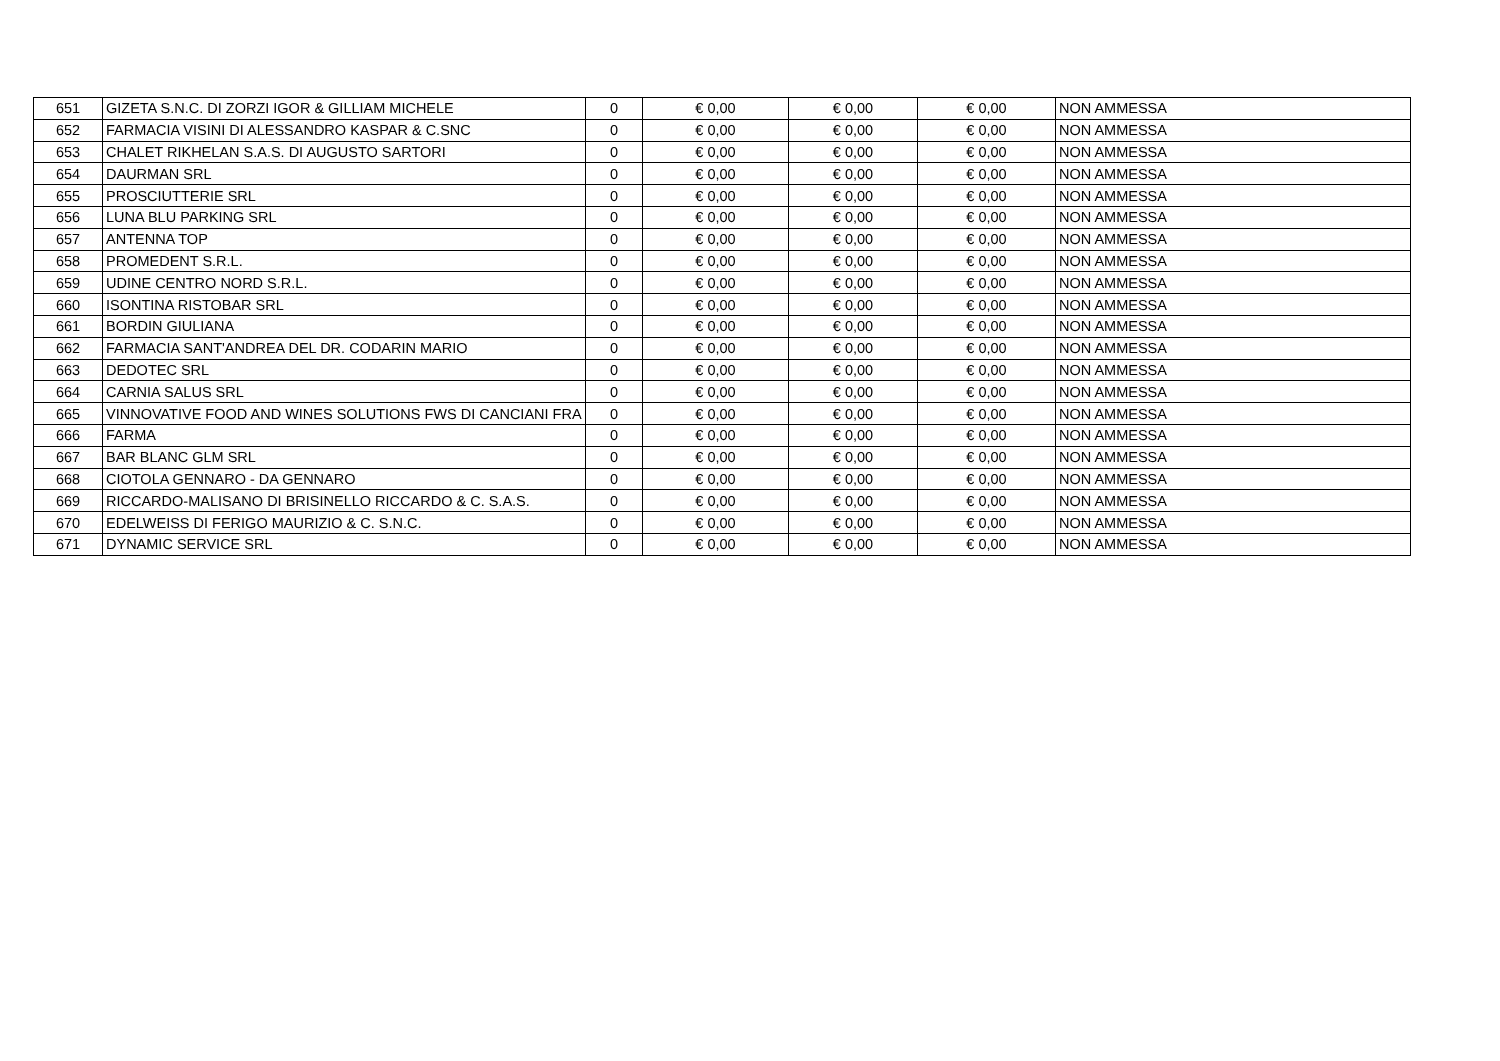| 651 | GIZETA S.N.C. DI ZORZI IGOR & GILLIAM MICHELE | 0 | € 0,00 | € 0,00 | € 0,00 | NON AMMESSA |
| 652 | FARMACIA VISINI DI ALESSANDRO KASPAR & C.SNC | 0 | € 0,00 | € 0,00 | € 0,00 | NON AMMESSA |
| 653 | CHALET RIKHELAN S.A.S. DI AUGUSTO SARTORI | 0 | € 0,00 | € 0,00 | € 0,00 | NON AMMESSA |
| 654 | DAURMAN SRL | 0 | € 0,00 | € 0,00 | € 0,00 | NON AMMESSA |
| 655 | PROSCIUTTERIE SRL | 0 | € 0,00 | € 0,00 | € 0,00 | NON AMMESSA |
| 656 | LUNA BLU PARKING SRL | 0 | € 0,00 | € 0,00 | € 0,00 | NON AMMESSA |
| 657 | ANTENNA TOP | 0 | € 0,00 | € 0,00 | € 0,00 | NON AMMESSA |
| 658 | PROMEDENT S.R.L. | 0 | € 0,00 | € 0,00 | € 0,00 | NON AMMESSA |
| 659 | UDINE CENTRO NORD S.R.L. | 0 | € 0,00 | € 0,00 | € 0,00 | NON AMMESSA |
| 660 | ISONTINA RISTOBAR SRL | 0 | € 0,00 | € 0,00 | € 0,00 | NON AMMESSA |
| 661 | BORDIN GIULIANA | 0 | € 0,00 | € 0,00 | € 0,00 | NON AMMESSA |
| 662 | FARMACIA SANT'ANDREA DEL DR. CODARIN MARIO | 0 | € 0,00 | € 0,00 | € 0,00 | NON AMMESSA |
| 663 | DEDOTEC SRL | 0 | € 0,00 | € 0,00 | € 0,00 | NON AMMESSA |
| 664 | CARNIA SALUS SRL | 0 | € 0,00 | € 0,00 | € 0,00 | NON AMMESSA |
| 665 | VINNOVATIVE FOOD AND WINES SOLUTIONS FWS DI CANCIANI FRA | 0 | € 0,00 | € 0,00 | € 0,00 | NON AMMESSA |
| 666 | FARMA | 0 | € 0,00 | € 0,00 | € 0,00 | NON AMMESSA |
| 667 | BAR BLANC GLM SRL | 0 | € 0,00 | € 0,00 | € 0,00 | NON AMMESSA |
| 668 | CIOTOLA GENNARO - DA GENNARO | 0 | € 0,00 | € 0,00 | € 0,00 | NON AMMESSA |
| 669 | RICCARDO-MALISANO DI BRISINELLO RICCARDO & C. S.A.S. | 0 | € 0,00 | € 0,00 | € 0,00 | NON AMMESSA |
| 670 | EDELWEISS DI FERIGO MAURIZIO & C. S.N.C. | 0 | € 0,00 | € 0,00 | € 0,00 | NON AMMESSA |
| 671 | DYNAMIC SERVICE SRL | 0 | € 0,00 | € 0,00 | € 0,00 | NON AMMESSA |